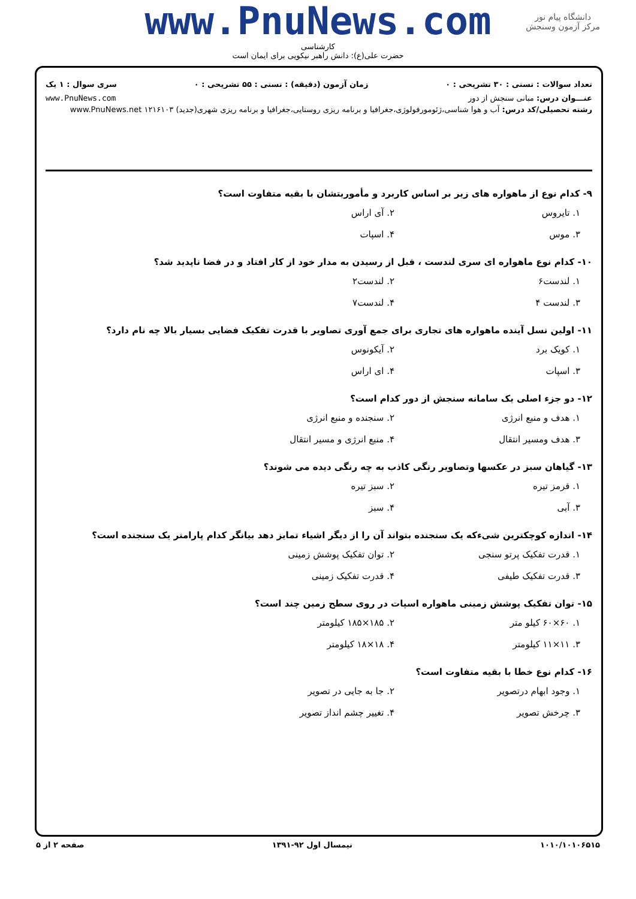www.PnuNews.com
کارشناسی
حضرت علی(ع): دانش راهبر نیکویی برای ایمان است
دانشگاه پیام نور
مرکز آزمون وسنجش
تعداد سوالات : تستی : ۳۰ تشریحی : ۰ زمان آزمون (دقیقه) : تستی : ۵۵ تشریحی : ۰ سری سوال : ۱ یک
عنـــوان درس: مبانی سنجش از دور www.PnuNews.com
رشته تحصیلی/کد درس: آب و هوا شناسی،ژئومورفولوژی،جغرافیا و برنامه ریزی روستایی،جغرافیا و برنامه ریزی شهری(جدید) ۱۲۱۶۱۰۳ www.PnuNews.net
۹- کدام نوع از ماهواره های زیر بر اساس کاربرد و مأموریتشان با بقیه متفاوت است؟
۱. تایروس ۲. آی اراس ۳. موس ۴. اسپات
۱۰- کدام نوع ماهواره ای سری لندست ، قبل از رسیدن به مدار خود از کار افتاد و در فضا ناپدید شد؟
۱. لندست۶ ۲. لندست۲ ۳. لندست ۴ ۴. لندست۷
۱۱- اولین نسل آینده ماهواره های تجاری برای جمع آوری تصاویر با قدرت تفکیک فضایی بسیار بالا چه نام دارد؟
۱. کویک برد ۲. آیکونوس ۳. اسپات ۴. ای اراس
۱۲- دو جزء اصلی یک سامانه سنجش از دور کدام است؟
۱. هدف و منبع انرژی ۲. سنجنده و منبع انرژی ۳. هدف ومسیر انتقال ۴. منبع انرژی و مسیر انتقال
۱۳- گیاهان سبز در عکسها وتصاویر رنگی کاذب به چه رنگی دیده می شوند؟
۱. قرمز تیره ۲. سبز تیره ۳. آبی ۴. سبز
۱۴- اندازه کوچکترین شیءکه یک سنجنده بتواند آن را از دیگر اشیاء تمایز دهد بیانگر کدام پارامتر یک سنجنده است؟
۱. قدرت تفکیک پرتو سنجی ۲. توان تفکیک پوشش زمینی ۳. قدرت تفکیک طیفی ۴. قدرت تفکیک زمینی
۱۵- توان تفکیک پوشش زمینی ماهواره اسپات در روی سطح زمین چند است؟
۱. ۶۰×۶۰ کیلو متر ۲. ۱۸۵×۱۸۵ کیلومتر ۳. ۱۱×۱۱ کیلومتر ۴. ۱۸×۱۸ کیلومتر
۱۶- کدام نوع خطا با بقیه متفاوت است؟
۱. وجود ابهام درتصویر ۲. جا به جایی در تصویر ۳. چرخش تصویر ۴. تغییر چشم انداز تصویر
۱۰۱۰/۱۰۱۰۶۵۱۵ نیمسال اول ۹۲-۱۳۹۱ صفحه ۲ از ۵